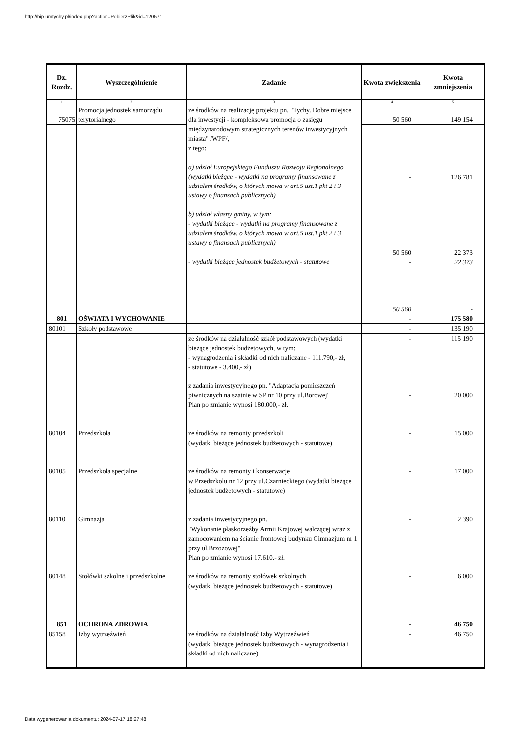http://bip.umtychy.pl/index.php?action=PobierzPlik&id=120571
| Dz. Rozdz. | Wyszczególnienie | Zadanie | Kwota zwiększenia | Kwota zmniejszenia |
| --- | --- | --- | --- | --- |
| 1 | 2 | 3 | 4 | 5 |
| 75075 | Promocja jednostek samorządu terytorialnego | ze środków na realizację projektu pn. "Tychy. Dobre miejsce dla inwestycji - kompleksowa promocja o zasięgu międzynarodowym strategicznych terenów inwestycyjnych miasta" /WPF/, z tego: a) udział Europejskiego Funduszu Rozwoju Regionalnego (wydatki bieżące - wydatki na programy finansowane z udziałem środków, o których mowa w art.5 ust.1 pkt 2 i 3 ustawy o finansach publicznych) b) udział własny gminy, w tym: - wydatki bieżące - wydatki na programy finansowane z udziałem środków, o których mowa w art.5 ust.1 pkt 2 i 3 ustawy o finansach publicznych) - wydatki bieżące jednostek budżetowych - statutowe | 50 560 | 149 154 |
| | | | - 50 560 - 50 560 | 126 781 22 373 22 373 - |
| 801 | OŚWIATA I WYCHOWANIE | | - | 175 580 |
| 80101 | Szkoły podstawowe | | - | 135 190 |
| | | ze środków na działalność szkół podstawowych (wydatki bieżące jednostek budżetowych, w tym: - wynagrodzenia i składki od nich naliczane - 111.790,- zł, - statutowe - 3.400,- zł) z zadania inwestycyjnego pn. "Adaptacja pomieszczeń piwnicznych na szatnie w SP nr 10 przy ul.Borowej" Plan po zmianie wynosi 180.000,- zł. | - - | 115 190 20 000 |
| 80104 | Przedszkola | ze środków na remonty przedszkoli | - | 15 000 |
| | | (wydatki bieżące jednostek budżetowych - statutowe) | | |
| 80105 | Przedszkola specjalne | ze środków na remonty i konserwacje | - | 17 000 |
| | | w Przedszkolu nr 12 przy ul.Czarnieckiego (wydatki bieżące jednostek budżetowych - statutowe) | | |
| 80110 | Gimnazja | z zadania inwestycyjnego pn. | - | 2 390 |
| | | "Wykonanie płaskorzeźby Armii Krajowej walczącej wraz z zamocowaniem na ścianie frontowej budynku Gimnazjum nr 1 przy ul.Brzozowej" Plan po zmianie wynosi 17.610,- zł. | | |
| 80148 | Stołówki szkolne i przedszkolne | ze środków na remonty stołówek szkolnych | - | 6 000 |
| | | (wydatki bieżące jednostek budżetowych - statutowe) | | |
| 851 | OCHRONA ZDROWIA | | - | 46 750 |
| 85158 | Izby wytrzeźwień | ze środków na działalność Izby Wytrzeźwień | - | 46 750 |
| | | (wydatki bieżące jednostek budżetowych - wynagrodzenia i składki od nich naliczane) | | |
Data wygenerowania dokumentu: 2024-07-17 18:27:48